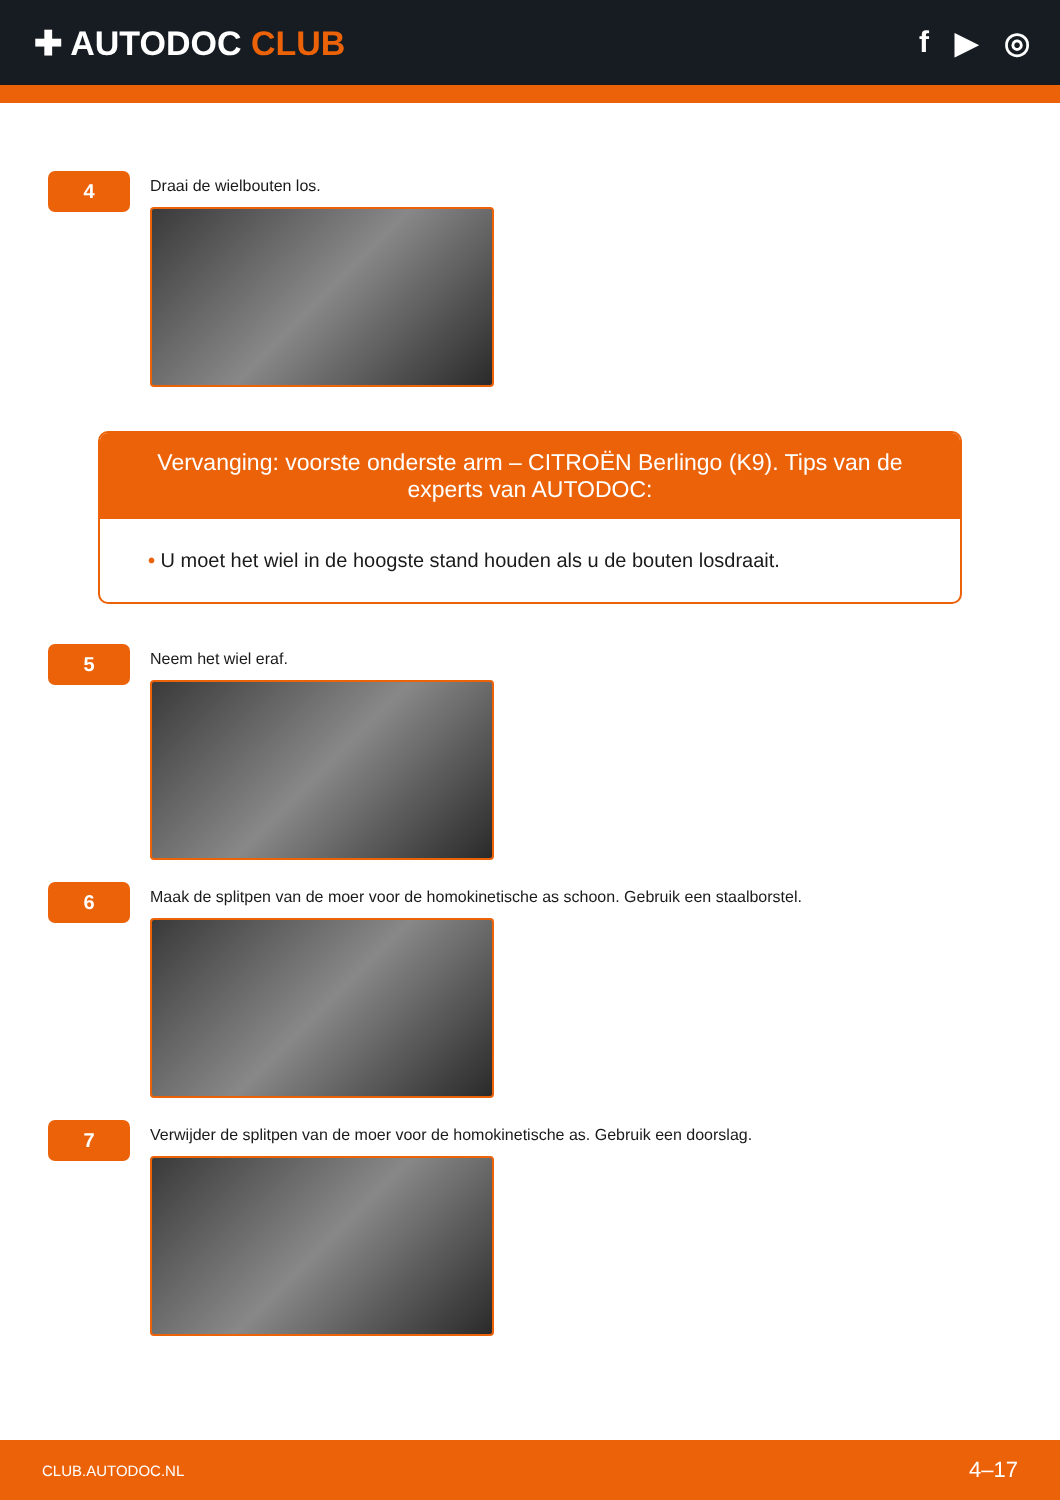✚ AUTODOC CLUB f ▶ ◎
4
Draai de wielbouten los.
Vervanging: voorste onderste arm – CITROËN Berlingo (K9). Tips van de experts van AUTODOC:
• U moet het wiel in de hoogste stand houden als u de bouten losdraait.
5
Neem het wiel eraf.
6
Maak de splitpen van de moer voor de homokinetische as schoon. Gebruik een staalborstel.
7
Verwijder de splitpen van de moer voor de homokinetische as. Gebruik een doorslag.
CLUB.AUTODOC.NL 4–17